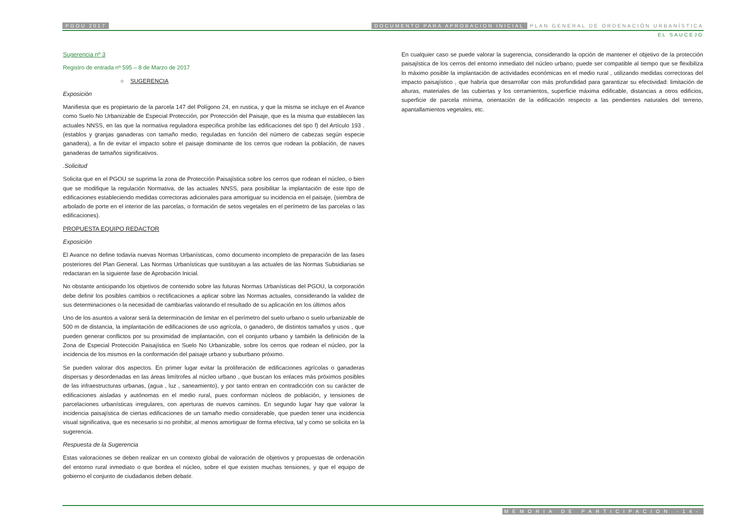PGOU 2017 DOCUMENTO PARA APROBACION INICIAL PLAN GENERAL DE ORDENACIÓN URBANÍSTICA
EL SAUCEJO
Sugerencia nº 3
Registro de entrada nº 595 – 8 de Marzo de 2017
○ SUGERENCIA
Exposición
Manifiesta que es propietario de la parcela 147 del Polígono 24, en rustica, y que la misma se incluye en el Avance como Suelo No Urbanizable de Especial Protección, por Protección del Paisaje, que es la misma que establecen las actuales NNSS, en las que la normativa reguladora especifica prohíbe las edificaciones del tipo f) del Artículo 193 . (establos y granjas ganaderas con tamaño medio, reguladas en función del número de cabezas según especie ganadera), a fin de evitar el impacto sobre el paisaje dominante de los cerros que rodean la población, de naves ganaderas de tamaños significativos.
.Solicitud
Solicita que en el PGOU se suprima la zona de Protección Paisajística sobre los cerros que rodean el núcleo, o bien que se modifique la regulación Normativa, de las actuales NNSS, para posibilitar la implantación de este tipo de edificaciones estableciendo medidas correctoras adicionales para amortiguar su incidencia en el paisaje, (siembra de arbolado de porte en el interior de las parcelas, o formación de setos vegetales en el perímetro de las parcelas o las edificaciones).
PROPUESTA EQUIPO REDACTOR
Exposición
El Avance no define todavía nuevas Normas Urbanísticas, como documento incompleto de preparación de las fases posteriores del Plan General. Las Normas Urbanísticas que sustituyan a las actuales de las Normas Subsidiarias se redactaran en la siguiente fase de Aprobación Inicial.
No obstante anticipando los objetivos de contenido sobre las futuras Normas Urbanísticas del PGOU, la corporación debe definir los posibles cambios o rectificaciones a aplicar sobre las Normas actuales, considerando la validez de sus determinaciones o la necesidad de cambiarlas valorando el resultado de su aplicación en los últimos años
Uno de los asuntos a valorar será la determinación de limitar en el perímetro del suelo urbano o suelo urbanizable de 500 m de distancia, la implantación de edificaciones de uso agrícola, o ganadero, de distintos tamaños y usos , que pueden generar conflictos por su proximidad de implantación, con el conjunto urbano y también la definición de la Zona de Especial Protección Paisajística en Suelo No Urbanizable, sobre los cerros que rodean el núcleo, por la incidencia de los mismos en la conformación del paisaje urbano y suburbano próximo.
Se pueden valorar dos aspectos. En primer lugar evitar la proliferación de edificaciones agrícolas o ganaderas dispersas y desordenadas en las áreas limítrofes al núcleo urbano , que buscan los enlaces más próximos posibles de las infraestructuras urbanas, (agua , luz , saneamiento), y por tanto entran en contradicción con su carácter de edificaciones aisladas y autónomas en el medio rural, pues conforman núcleos de población, y tensiones de parcelaciones urbanísticas irregulares, con aperturas de nuevos caminos. En segundo lugar hay que valorar la incidencia paisajística de ciertas edificaciones de un tamaño medio considerable, que pueden tener una incidencia visual significativa, que es necesario si no prohibir, al menos amortiguar de forma efectiva, tal y como se solicita en la sugerencia.
Respuesta de la Sugerencia
Estas valoraciones se deben realizar en un contexto global de valoración de objetivos y propuestas de ordenación del entorno rural inmediato o que bordea el núcleo, sobre el que existen muchas tensiones, y que el equipo de gobierno el conjunto de ciudadanos deben debatir.
En cualquier caso se puede valorar la sugerencia, considerando la opción de mantener el objetivo de la protección paisajística de los cerros del entorno inmediato del núcleo urbano, puede ser compatible al tiempo que se flexibiliza lo máximo posible la implantación de actividades económicas en el medio rural , utilizando medidas correctoras del impacto paisajístico , que habría que desarrollar con más profundidad para garantizar su efectividad: limitación de alturas, materiales de las cubiertas y los cerramientos, superficie máxima edificable, distancias a otros edificios, superficie de parcela mínima, orientación de la edificación respecto a las pendientes naturales del terreno, apantallamientos vegetales, etc.
MEMORIA DE PARTICIPACION -14-